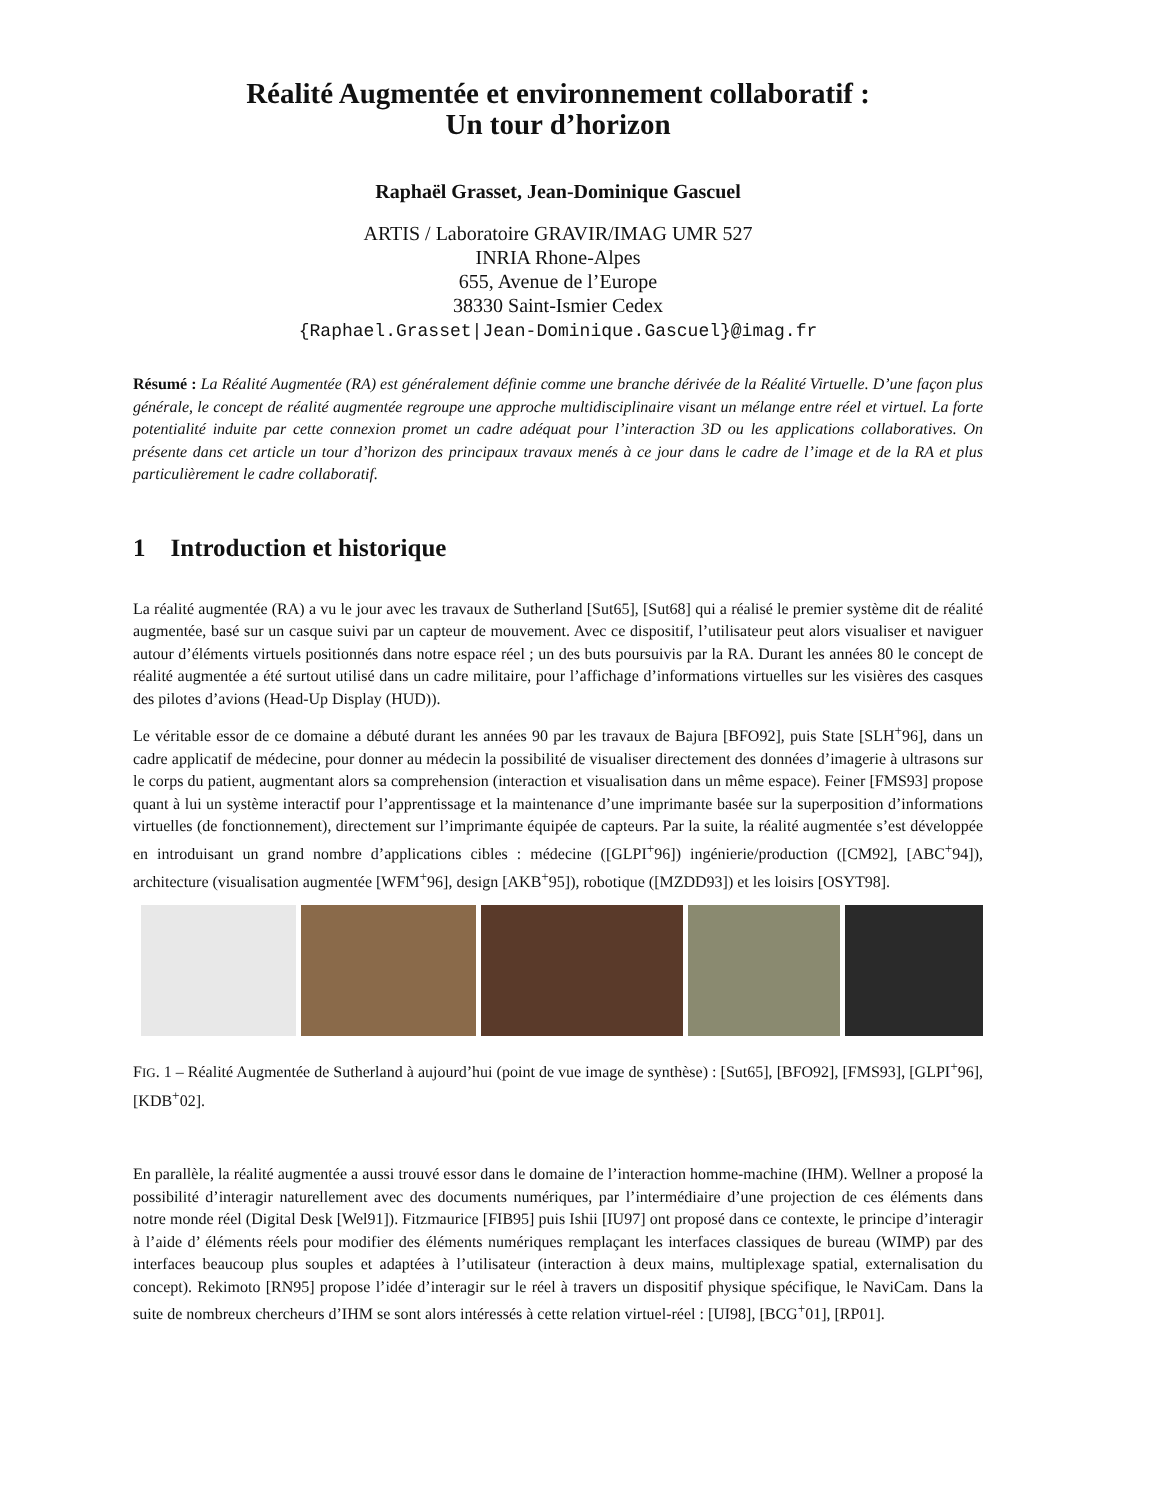Réalité Augmentée et environnement collaboratif :
Un tour d’horizon
Raphaël Grasset, Jean-Dominique Gascuel
ARTIS / Laboratoire GRAVIR/IMAG UMR 527
INRIA Rhone-Alpes
655, Avenue de l’Europe
38330 Saint-Ismier Cedex
{Raphael.Grasset|Jean-Dominique.Gascuel}@imag.fr
Résumé : La Réalité Augmentée (RA) est généralement définie comme une branche dérivée de la Réalité Virtuelle. D’une façon plus générale, le concept de réalité augmentée regroupe une approche multidisciplinaire visant un mélange entre réel et virtuel. La forte potentialité induite par cette connexion promet un cadre adéquat pour l’interaction 3D ou les applications collaboratives. On présente dans cet article un tour d’horizon des principaux travaux menés à ce jour dans le cadre de l’image et de la RA et plus particulièrement le cadre collaboratif.
1 Introduction et historique
La réalité augmentée (RA) a vu le jour avec les travaux de Sutherland [Sut65], [Sut68] qui a réalisé le premier système dit de réalité augmentée, basé sur un casque suivi par un capteur de mouvement. Avec ce dispositif, l’utilisateur peut alors visualiser et naviguer autour d’éléments virtuels positionnés dans notre espace réel ; un des buts poursuivis par la RA. Durant les années 80 le concept de réalité augmentée a été surtout utilisé dans un cadre militaire, pour l’affichage d’informations virtuelles sur les visières des casques des pilotes d’avions (Head-Up Display (HUD)).
Le véritable essor de ce domaine a débuté durant les années 90 par les travaux de Bajura [BFO92], puis State [SLH<sup>+</sup>96], dans un cadre applicatif de médecine, pour donner au médecin la possibilité de visualiser directement des données d’imagerie à ultrasons sur le corps du patient, augmentant alors sa comprehension (interaction et visualisation dans un même espace). Feiner [FMS93] propose quant à lui un système interactif pour l’apprentissage et la maintenance d’une imprimante basée sur la superposition d’informations virtuelles (de fonctionnement), directement sur l’imprimante équipée de capteurs. Par la suite, la réalité augmentée s’est développée en introduisant un grand nombre d’applications cibles : médecine ([GLPI<sup>+</sup>96]) ingénierie/production ([CM92], [ABC<sup>+</sup>94]), architecture (visualisation augmentée [WFM<sup>+</sup>96], design [AKB<sup>+</sup>95]), robotique ([MZDD93]) et les loisirs [OSYT98].
FIG. 1 – Réalité Augmentée de Sutherland à aujourd’hui (point de vue image de synthèse) : [Sut65], [BFO92], [FMS93], [GLPI<sup>+</sup>96], [KDB<sup>+</sup>02].
En parallèle, la réalité augmentée a aussi trouvé essor dans le domaine de l’interaction homme-machine (IHM). Wellner a proposé la possibilité d’interagir naturellement avec des documents numériques, par l’intermédiaire d’une projection de ces éléments dans notre monde réel (Digital Desk [Wel91]). Fitzmaurice [FIB95] puis Ishii [IU97] ont proposé dans ce contexte, le principe d’interagir à l’aide d’ éléments réels pour modifier des éléments numériques remplaçant les interfaces classiques de bureau (WIMP) par des interfaces beaucoup plus souples et adaptées à l’utilisateur (interaction à deux mains, multiplexage spatial, externalisation du concept). Rekimoto [RN95] propose l’idée d’interagir sur le réel à travers un dispositif physique spécifique, le NaviCam. Dans la suite de nombreux chercheurs d’IHM se sont alors intéressés à cette relation virtuel-réel : [UI98], [BCG<sup>+</sup>01], [RP01].